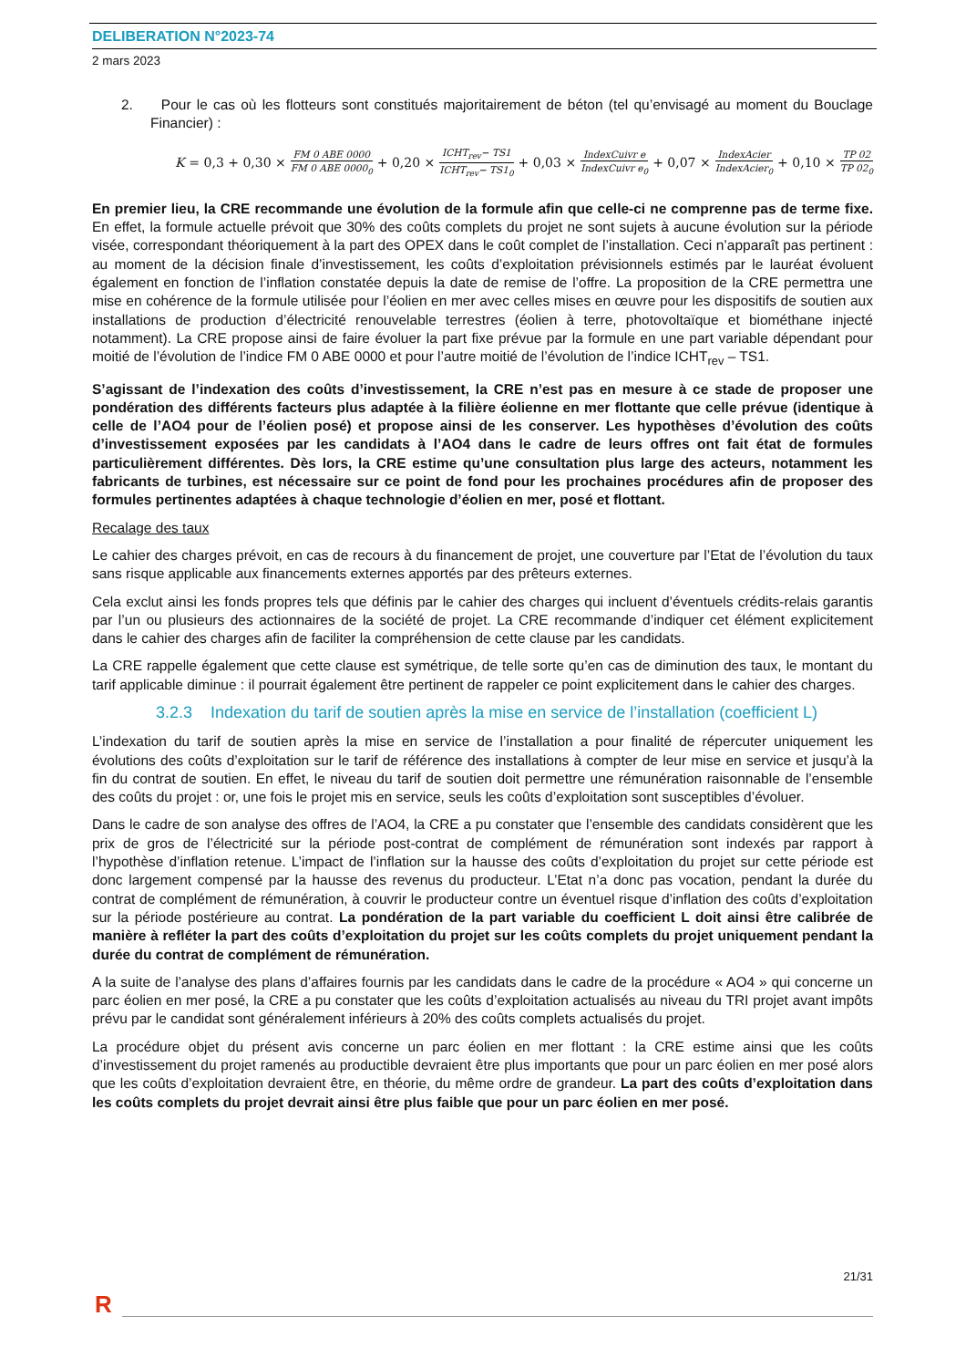DELIBERATION N°2023-74
2 mars 2023
2. Pour le cas où les flotteurs sont constitués majoritairement de béton (tel qu’envisagé au moment du Bouclage Financier) :
K = 0,3 + 0,30 × FM 0 ABE 0000 FM 0 ABE 0000<sub>0</sub> + 0,20 × ICHT<sub>rev</sub>− TS1 ICHT<sub>rev</sub>− TS1<sub>0</sub> + 0,03 × IndexCuivr e IndexCuivr e<sub>0</sub> + 0,07 × IndexAcier IndexAcier<sub>0</sub> + 0,10 × TP 02 TP 02<sub>0</sub>
En premier lieu, la CRE recommande une évolution de la formule afin que celle-ci ne comprenne pas de terme fixe. En effet, la formule actuelle prévoit que 30% des coûts complets du projet ne sont sujets à aucune évolution sur la période visée, correspondant théoriquement à la part des OPEX dans le coût complet de l’installation. Ceci n’apparaît pas pertinent : au moment de la décision finale d’investissement, les coûts d’exploitation prévisionnels estimés par le lauréat évoluent également en fonction de l’inflation constatée depuis la date de remise de l’offre. La proposition de la CRE permettra une mise en cohérence de la formule utilisée pour l’éolien en mer avec celles mises en œuvre pour les dispositifs de soutien aux installations de production d’électricité renouvelable terrestres (éolien à terre, photovoltaïque et biométhane injecté notamment). La CRE propose ainsi de faire évoluer la part fixe prévue par la formule en une part variable dépendant pour moitié de l’évolution de l’indice FM 0 ABE 0000 et pour l’autre moitié de l’évolution de l’indice ICHT<sub>rev</sub> – TS1.
S’agissant de l’indexation des coûts d’investissement, la CRE n’est pas en mesure à ce stade de proposer une pondération des différents facteurs plus adaptée à la filière éolienne en mer flottante que celle prévue (identique à celle de l’AO4 pour de l’éolien posé) et propose ainsi de les conserver. Les hypothèses d’évolution des coûts d’investissement exposées par les candidats à l’AO4 dans le cadre de leurs offres ont fait état de formules particulièrement différentes. Dès lors, la CRE estime qu’une consultation plus large des acteurs, notamment les fabricants de turbines, est nécessaire sur ce point de fond pour les prochaines procédures afin de proposer des formules pertinentes adaptées à chaque technologie d’éolien en mer, posé et flottant.
Recalage des taux
Le cahier des charges prévoit, en cas de recours à du financement de projet, une couverture par l’Etat de l’évolution du taux sans risque applicable aux financements externes apportés par des prêteurs externes.
Cela exclut ainsi les fonds propres tels que définis par le cahier des charges qui incluent d’éventuels crédits-relais garantis par l’un ou plusieurs des actionnaires de la société de projet. La CRE recommande d’indiquer cet élément explicitement dans le cahier des charges afin de faciliter la compréhension de cette clause par les candidats.
La CRE rappelle également que cette clause est symétrique, de telle sorte qu’en cas de diminution des taux, le montant du tarif applicable diminue : il pourrait également être pertinent de rappeler ce point explicitement dans le cahier des charges.
3.2.3 Indexation du tarif de soutien après la mise en service de l’installation (coefficient L)
L’indexation du tarif de soutien après la mise en service de l’installation a pour finalité de répercuter uniquement les évolutions des coûts d’exploitation sur le tarif de référence des installations à compter de leur mise en service et jusqu’à la fin du contrat de soutien. En effet, le niveau du tarif de soutien doit permettre une rémunération raisonnable de l’ensemble des coûts du projet : or, une fois le projet mis en service, seuls les coûts d’exploitation sont susceptibles d’évoluer.
Dans le cadre de son analyse des offres de l’AO4, la CRE a pu constater que l’ensemble des candidats considèrent que les prix de gros de l’électricité sur la période post-contrat de complément de rémunération sont indexés par rapport à l’hypothèse d’inflation retenue. L’impact de l’inflation sur la hausse des coûts d’exploitation du projet sur cette période est donc largement compensé par la hausse des revenus du producteur. L’Etat n’a donc pas vocation, pendant la durée du contrat de complément de rémunération, à couvrir le producteur contre un éventuel risque d’inflation des coûts d’exploitation sur la période postérieure au contrat. La pondération de la part variable du coefficient L doit ainsi être calibrée de manière à refléter la part des coûts d’exploitation du projet sur les coûts complets du projet uniquement pendant la durée du contrat de complément de rémunération.
A la suite de l’analyse des plans d’affaires fournis par les candidats dans le cadre de la procédure « AO4 » qui concerne un parc éolien en mer posé, la CRE a pu constater que les coûts d’exploitation actualisés au niveau du TRI projet avant impôts prévu par le candidat sont généralement inférieurs à 20% des coûts complets actualisés du projet.
La procédure objet du présent avis concerne un parc éolien en mer flottant : la CRE estime ainsi que les coûts d’investissement du projet ramenés au productible devraient être plus importants que pour un parc éolien en mer posé alors que les coûts d’exploitation devraient être, en théorie, du même ordre de grandeur. La part des coûts d’exploitation dans les coûts complets du projet devrait ainsi être plus faible que pour un parc éolien en mer posé.
21/31
R